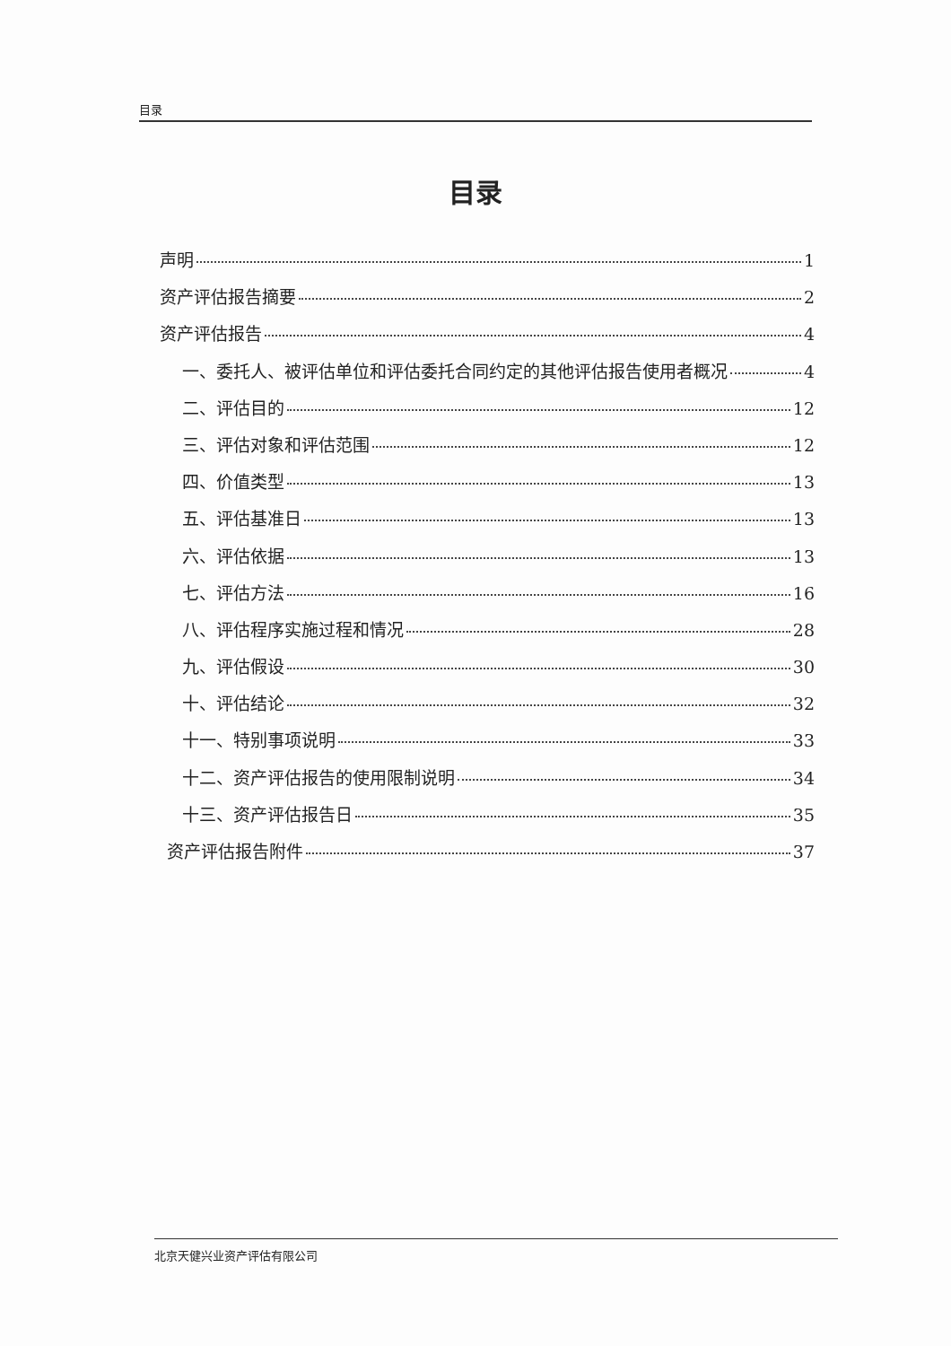目录
目录
声明 1
资产评估报告摘要 2
资产评估报告 4
一、委托人、被评估单位和评估委托合同约定的其他评估报告使用者概况 4
二、评估目的 12
三、评估对象和评估范围 12
四、价值类型 13
五、评估基准日 13
六、评估依据 13
七、评估方法 16
八、评估程序实施过程和情况 28
九、评估假设 30
十、评估结论 32
十一、特别事项说明 33
十二、资产评估报告的使用限制说明 34
十三、资产评估报告日 35
资产评估报告附件 37
北京天健兴业资产评估有限公司